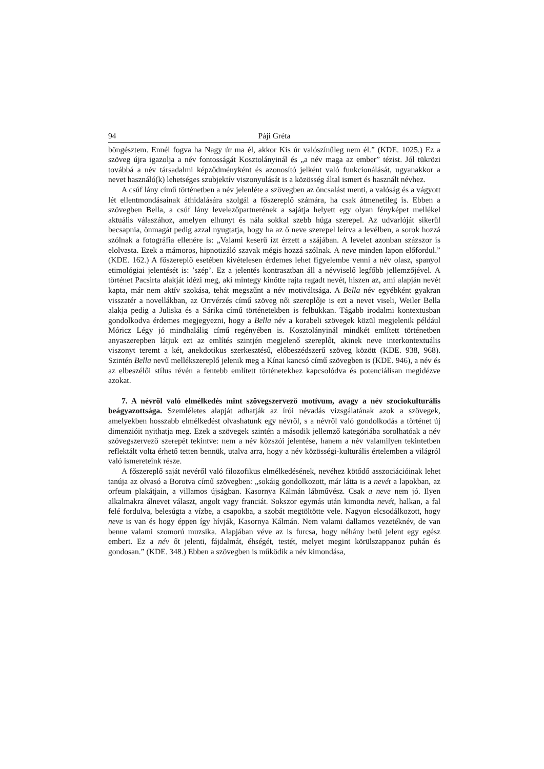94 Páji Gréta
böngésztem. Ennél fogva ha Nagy úr ma él, akkor Kis úr valószínűleg nem él.” (KDE. 1025.) Ez a szöveg újra igazolja a név fontosságát Kosztolányinál és „a név maga az ember” tézist. Jól tükrözi továbbá a név társadalmi képződményként és azonosító jelként való funkcionálását, ugyanakkor a nevet használó(k) lehetséges szubjektív viszonyulását is a közösség által ismert és használt névhez.
A csúf lány című történetben a név jelenléte a szövegben az öncsalást menti, a valóság és a vágyott lét ellentmondásainak áthidalására szolgál a főszereplő számára, ha csak átmenetileg is. Ebben a szövegben Bella, a csúf lány levelezőpartnerének a sajátja helyett egy olyan fényképet mellékel aktuális válaszához, amelyen elhunyt és nála sokkal szebb húga szerepel. Az udvarlóját sikerül becsapnia, önmagát pedig azzal nyugtatja, hogy ha az ő neve szerepel leírva a levélben, a sorok hozzá szólnak a fotográfia ellenére is: „Valami keserű ízt érzett a szájában. A levelet azonban százszor is elolvasta. Ezek a mámoros, hipnotizáló szavak mégis hozzá szólnak. A neve minden lapon előfordul.” (KDE. 162.) A főszereplő esetében kivételesen érdemes lehet figyelembe venni a név olasz, spanyol etimológiai jelentését is: ’szép’. Ez a jelentés kontrasztban áll a névviselő legfőbb jellemzőjével. A történet Pacsirta alakját idézi meg, aki mintegy kinőtte rajta ragadt nevét, hiszen az, ami alapján nevét kapta, már nem aktív szokása, tehát megszűnt a név motiváltsága. A Bella név egyébként gyakran visszatér a novellákban, az Orrvérzés című szöveg női szereplője is ezt a nevet viseli, Weiler Bella alakja pedig a Juliska és a Sárika című történetekben is felbukkan. Tágabb irodalmi kontextusban gondolkodva érdemes megjegyezni, hogy a Bella név a korabeli szövegek közül megjelenik például Móricz Légy jó mindhalálig című regényében is. Kosztolányinál mindkét említett történetben anyaszerepben látjuk ezt az említés szintjén megjelenő szereplőt, akinek neve interkontextuális viszonyt teremt a két, anekdotikus szerkesztésű, előbeszédszerű szöveg között (KDE. 938, 968). Szintén Bella nevű mellékszereplő jelenik meg a Kínai kancsó című szövegben is (KDE. 946), a név és az elbeszélői stílus révén a fentebb említett történetekhez kapcsolódva és potenciálisan megidézve azokat.
7. A névről való elmélkedés mint szövegszervező motívum, avagy a név szociokulturális beágyazottsága. Szemléletes alapját adhatják az írói névadás vizsgálatának azok a szövegek, amelyekben hosszabb elmélkedést olvashatunk egy névről, s a névről való gondolkodás a történet új dimenzióit nyithatja meg. Ezek a szövegek szintén a második jellemző kategóriába sorolhatóak a név szövegszervező szerepét tekintve: nem a név közszói jelentése, hanem a név valamilyen tekintetben reflektált volta érhető tetten bennük, utalva arra, hogy a név közösségi-kulturális értelemben a világról való ismereteink része.
A főszereplő saját nevéről való filozofikus elmélkedésének, nevéhez kötődő asszociációinak lehet tanúja az olvasó a Borotva című szövegben: „sokáig gondolkozott, már látta is a nevét a lapokban, az orfeum plakátjain, a villamos újságban. Kasornya Kálmán lábművész. Csak a neve nem jó. Ilyen alkalmakra álnevet választ, angolt vagy franciát. Sokszor egymás után kimondta nevét, halkan, a fal felé fordulva, belesúgta a vízbe, a csapokba, a szobát megtöltötte vele. Nagyon elcsodálkozott, hogy neve is van és hogy éppen így hívják, Kasornya Kálmán. Nem valami dallamos vezetéknév, de van benne valami szomorú muzsika. Alapjában véve az is furcsa, hogy néhány betű jelent egy egész embert. Ez a név őt jelenti, fájdalmát, éhségét, testét, melyet megint körülszappanoz puhán és gondosan.” (KDE. 348.) Ebben a szövegben is működik a név kimondása,